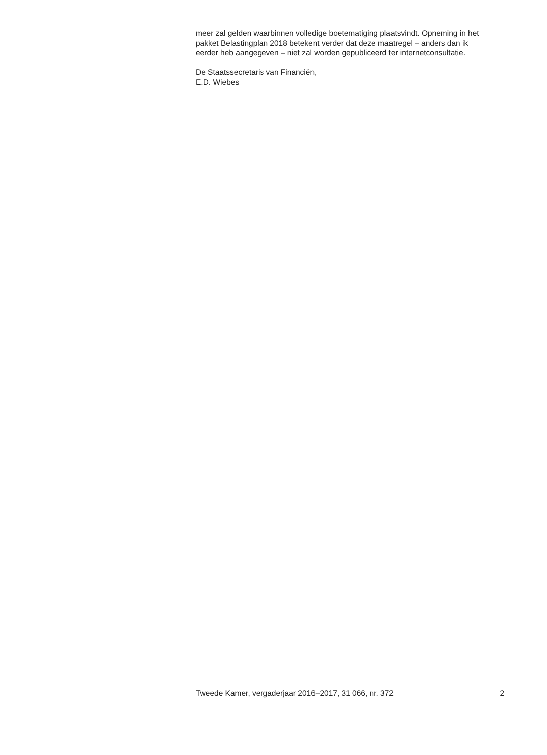meer zal gelden waarbinnen volledige boetematiging plaatsvindt. Opneming in het pakket Belastingplan 2018 betekent verder dat deze maatregel – anders dan ik eerder heb aangegeven – niet zal worden gepubliceerd ter internetconsultatie.
De Staatssecretaris van Financiën,
E.D. Wiebes
Tweede Kamer, vergaderjaar 2016–2017, 31 066, nr. 372 2